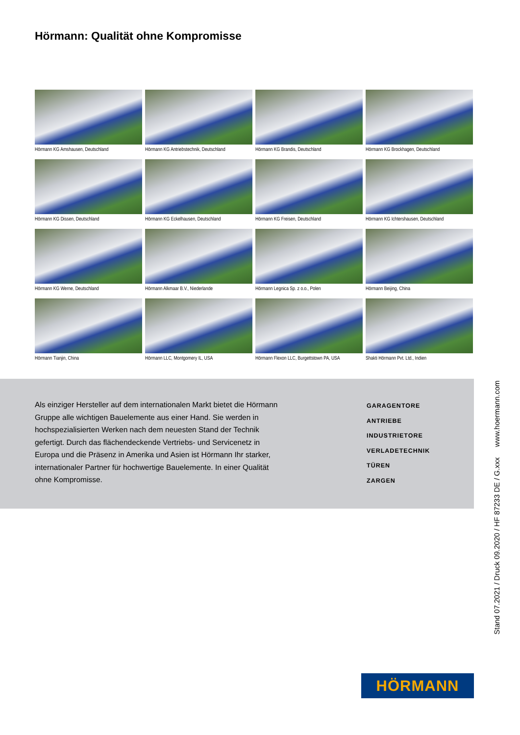Hörmann: Qualität ohne Kompromisse
Hörmann KG Amshausen, Deutschland
Hörmann KG Antriebstechnik, Deutschland
Hörmann KG Brandis, Deutschland
Hörmann KG Brockhagen, Deutschland
Hörmann KG Dissen, Deutschland
Hörmann KG Eckelhausen, Deutschland
Hörmann KG Freisen, Deutschland
Hörmann KG Ichtershausen, Deutschland
Hörmann KG Werne, Deutschland
Hörmann Alkmaar B.V., Niederlande
Hörmann Legnica Sp. z o.o., Polen
Hörmann Beijing, China
Hörmann Tianjin, China
Hörmann LLC, Montgomery IL, USA
Hörmann Flexon LLC, Burgettstown PA, USA
Shakti Hörmann Pvt. Ltd., Indien
Als einziger Hersteller auf dem internationalen Markt bietet die Hörmann Gruppe alle wichtigen Bauelemente aus einer Hand. Sie werden in hochspezialisierten Werken nach dem neuesten Stand der Technik gefertigt. Durch das flächendeckende Vertriebs- und Servicenetz in Europa und die Präsenz in Amerika und Asien ist Hörmann Ihr starker, internationaler Partner für hochwertige Bauelemente. In einer Qualität ohne Kompromisse.
GARAGENTORE
ANTRIEBE
INDUSTRIETORE
VERLADETECHNIK
TÜREN
ZARGEN
Stand 07.2021 / Druck 09.2020 / HF 87233 DE / G.xxx www.hoermann.com
HÖRMANN